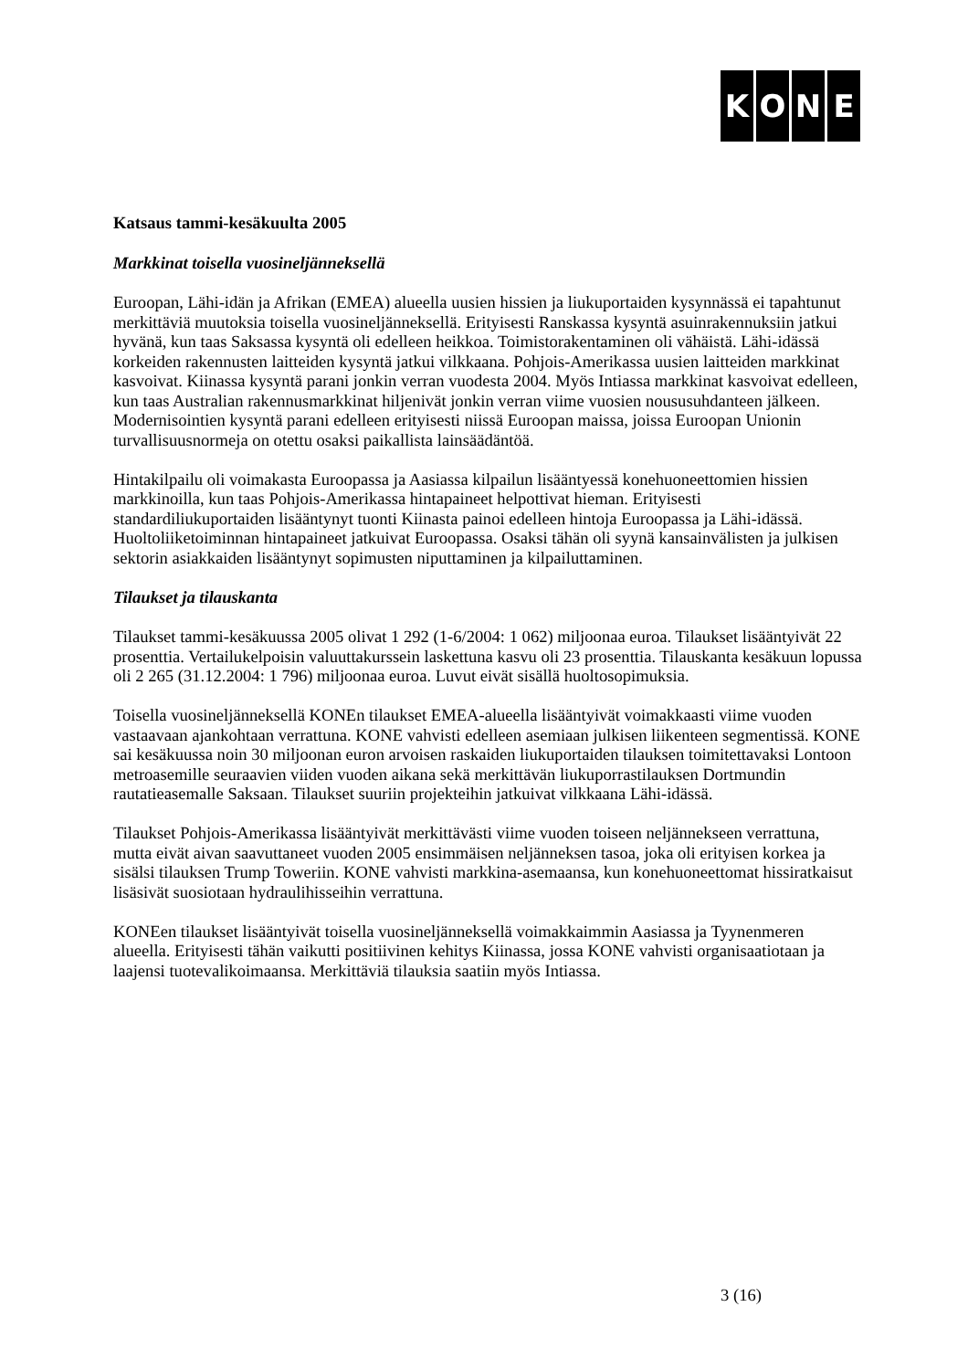KONE
Katsaus tammi-kesäkuulta 2005
Markkinat toisella vuosineljänneksellä
Euroopan, Lähi-idän ja Afrikan (EMEA) alueella uusien hissien ja liukuportaiden kysynnässä ei tapahtunut merkittäviä muutoksia toisella vuosineljänneksellä. Erityisesti Ranskassa kysyntä asuinrakennuksiin jatkui hyvänä, kun taas Saksassa kysyntä oli edelleen heikkoa. Toimistorakentaminen oli vähäistä. Lähi-idässä korkeiden rakennusten laitteiden kysyntä jatkui vilkkaana. Pohjois-Amerikassa uusien laitteiden markkinat kasvoivat. Kiinassa kysyntä parani jonkin verran vuodesta 2004. Myös Intiassa markkinat kasvoivat edelleen, kun taas Australian rakennusmarkkinat hiljenivät jonkin verran viime vuosien noususuhdanteen jälkeen. Modernisointien kysyntä parani edelleen erityisesti niissä Euroopan maissa, joissa Euroopan Unionin turvallisuusnormeja on otettu osaksi paikallista lainsäädäntöä.
Hintakilpailu oli voimakasta Euroopassa ja Aasiassa kilpailun lisääntyessä konehuoneettomien hissien markkinoilla, kun taas Pohjois-Amerikassa hintapaineet helpottivat hieman. Erityisesti standardiliukuportaiden lisääntynyt tuonti Kiinasta painoi edelleen hintoja Euroopassa ja Lähi-idässä. Huoltoliiketoiminnan hintapaineet jatkuivat Euroopassa. Osaksi tähän oli syynä kansainvälisten ja julkisen sektorin asiakkaiden lisääntynyt sopimusten niputtaminen ja kilpailuttaminen.
Tilaukset ja tilauskanta
Tilaukset tammi-kesäkuussa 2005 olivat 1 292 (1-6/2004: 1 062) miljoonaa euroa. Tilaukset lisääntyivät 22 prosenttia. Vertailukelpoisin valuuttakurssein laskettuna kasvu oli 23 prosenttia. Tilauskanta kesäkuun lopussa oli 2 265 (31.12.2004: 1 796) miljoonaa euroa. Luvut eivät sisällä huoltosopimuksia.
Toisella vuosineljänneksellä KONEn tilaukset EMEA-alueella lisääntyivät voimakkaasti viime vuoden vastaavaan ajankohtaan verrattuna. KONE vahvisti edelleen asemiaan julkisen liikenteen segmentissä. KONE sai kesäkuussa noin 30 miljoonan euron arvoisen raskaiden liukuportaiden tilauksen toimitettavaksi Lontoon metroasemille seuraavien viiden vuoden aikana sekä merkittävän liukuporrastilauksen Dortmundin rautatieasemalle Saksaan. Tilaukset suuriin projekteihin jatkuivat vilkkaana Lähi-idässä.
Tilaukset Pohjois-Amerikassa lisääntyivät merkittävästi viime vuoden toiseen neljännekseen verrattuna, mutta eivät aivan saavuttaneet vuoden 2005 ensimmäisen neljänneksen tasoa, joka oli erityisen korkea ja sisälsi tilauksen Trump Toweriin. KONE vahvisti markkina-asemaansa, kun konehuoneettomat hissiratkaisut lisäsivät suosiotaan hydraulihisseihin verrattuna.
KONEen tilaukset lisääntyivät toisella vuosineljänneksellä voimakkaimmin Aasiassa ja Tyynenmeren alueella. Erityisesti tähän vaikutti positiivinen kehitys Kiinassa, jossa KONE vahvisti organisaatiotaan ja laajensi tuotevalikoimaansa. Merkittäviä tilauksia saatiin myös Intiassa.
3 (16)